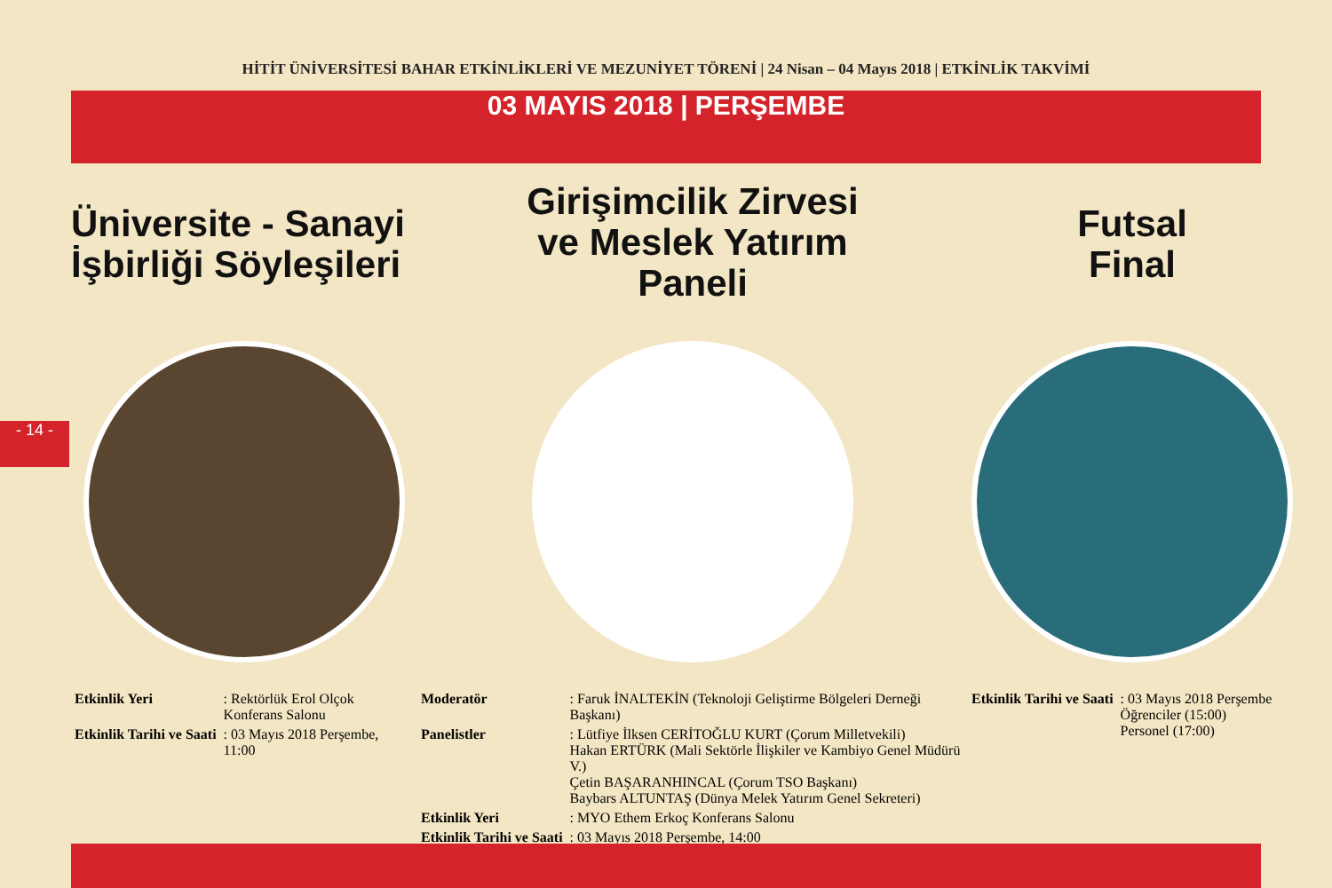HİTİT ÜNİVERSİTESİ BAHAR ETKİNLİKLERİ VE MEZUNİYET TÖRENİ | 24 Nisan – 04 Mayıs 2018 | ETKİNLİK TAKVİMİ
03 MAYIS 2018 | PERŞEMBE
- 14 -
Üniversite - Sanayi İşbirliği Söyleşileri
| Etkinlik Yeri | : Rektörlük Erol Olçok Konferans Salonu |
| Etkinlik Tarihi ve Saati | : 03 Mayıs 2018 Perşembe, 11:00 |
Girişimcilik Zirvesi
ve Meslek Yatırım
Paneli
| Moderatör | : Faruk İNALTEKİN (Teknoloji Geliştirme Bölgeleri Derneği Başkanı) |
| Panelistler | : Lütfiye İlksen CERİTOĞLU KURT (Çorum Milletvekili) Hakan ERTÜRK (Mali Sektörle İlişkiler ve Kambiyo Genel Müdürü V.) Çetin BAŞARANHINCAL (Çorum TSO Başkanı) Baybars ALTUNTAŞ (Dünya Melek Yatırım Genel Sekreteri) |
| Etkinlik Yeri | : MYO Ethem Erkoç Konferans Salonu |
| Etkinlik Tarihi ve Saati | : 03 Mayıs 2018 Perşembe, 14:00 |
Futsal
Final
| Etkinlik Tarihi ve Saati | : 03 Mayıs 2018 Perşembe Öğrenciler (15:00) Personel (17:00) |